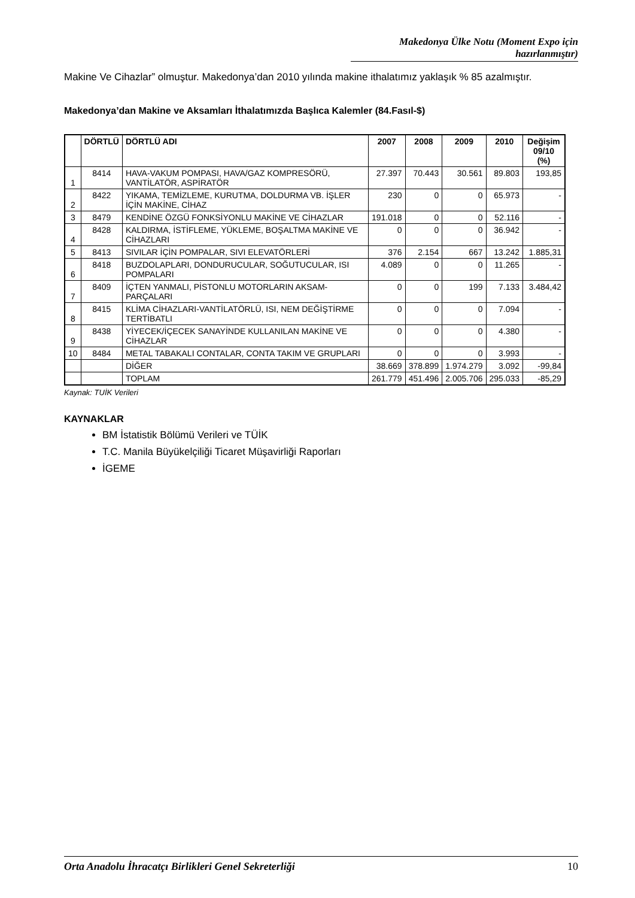Makedonya Ülke Notu (Moment Expo için hazırlanmıştır)
Makine Ve Cihazlar” olmuştur. Makedonya’dan 2010 yılında makine ithalatımız yaklaşık % 85 azalmıştır.
Makedonya’dan Makine ve Aksamları İthalatımızda Başlıca Kalemler (84.Fasıl-$)
| | DÖRTLÜ | DÖRTLÜ ADI | 2007 | 2008 | 2009 | 2010 | Değişim 09/10 (%) |
| --- | --- | --- | --- | --- | --- | --- | --- |
| 1 | 8414 | HAVA-VAKUM POMPASI, HAVA/GAZ KOMPRESÖRÜ, VANTİLATÖR, ASPİRATÖR | 27.397 | 70.443 | 30.561 | 89.803 | 193,85 |
| 2 | 8422 | YIKAMA, TEMİZLEME, KURUTMA, DOLDURMA VB. İŞLER İÇİN MAKİNE, CİHAZ | 230 | 0 | 0 | 65.973 | - |
| 3 | 8479 | KENDİNE ÖZGÜ FONKSİYONLU MAKİNE VE CİHAZLAR | 191.018 | 0 | 0 | 52.116 | - |
| 4 | 8428 | KALDIRMA, İSTİFLEME, YÜKLEME, BOŞALTMA MAKİNE VE CİHAZLARI | 0 | 0 | 0 | 36.942 | - |
| 5 | 8413 | SIVILAR İÇİN POMPALAR, SIVI ELEVATÖRLERİ | 376 | 2.154 | 667 | 13.242 | 1.885,31 |
| 6 | 8418 | BUZDOLAPLARI, DONDURUCULAR, SOĞUTUCULAR, ISI POMPALARI | 4.089 | 0 | 0 | 11.265 | - |
| 7 | 8409 | İÇTEN YANMALI, PİSTONLU MOTORLARIN AKSAM-PARÇALARI | 0 | 0 | 199 | 7.133 | 3.484,42 |
| 8 | 8415 | KLİMA CİHAZLARI-VANTİLATÖRLÜ, ISI, NEM DEĞİŞTİRME TERTİBATLI | 0 | 0 | 0 | 7.094 | - |
| 9 | 8438 | YİYECEK/İÇECEK SANAYİNDE KULLANILAN MAKİNE VE CİHAZLAR | 0 | 0 | 0 | 4.380 | - |
| 10 | 8484 | METAL TABAKALI CONTALAR, CONTA TAKIM VE GRUPLARI | 0 | 0 | 0 | 3.993 | - |
| | | DİĞER | 38.669 | 378.899 | 1.974.279 | 3.092 | -99,84 |
| | | TOPLAM | 261.779 | 451.496 | 2.005.706 | 295.033 | -85,29 |
Kaynak: TUİK Verileri
KAYNAKLAR
BM İstatistik Bölümü Verileri ve TÜİK
T.C. Manila Büyükelçiliği Ticaret Müşavirliği Raporları
İGEME
Orta Anadolu İhracatçı Birlikleri Genel Sekreterliği 10